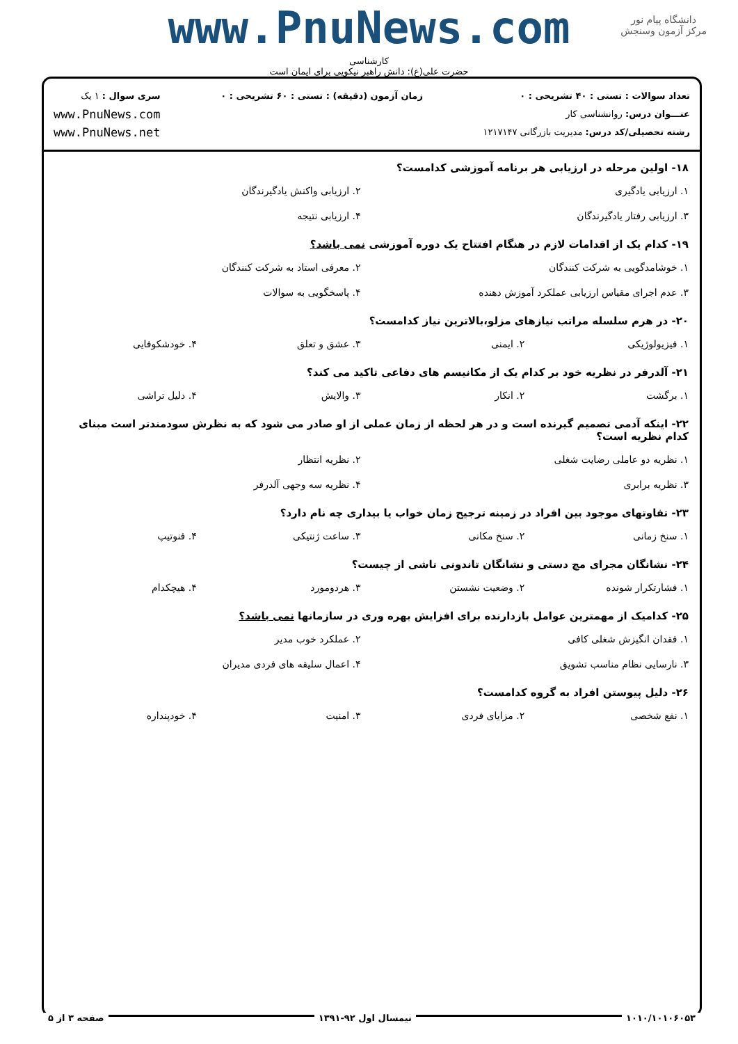دانشگاه پیام نور
مرکز آزمون وسنجش
www.PnuNews.com
کارشناسی
حضرت علی(ع): دانش راهبر نیکویی برای ایمان است
تعداد سوالات : تستی : ۴۰ تشریحی : ۰
عنـــوان درس: روانشناسی کار
رشته تحصیلی/کد درس: مدیریت بازرگانی ۱۲۱۷۱۴۷
زمان آزمون (دقیقه) : تستی : ۶۰ تشریحی : ۰
سری سوال : ۱ یک
www.PnuNews.com
www.PnuNews.net
۱۸- اولین مرحله در ارزیابی هر برنامه آموزشی کدامست؟
| ۱. ارزیابی یادگیری | ۲. ارزیابی واکنش یادگیرندگان |
| ۳. ارزیابی رفتار یادگیرندگان | ۴. ارزیابی نتیجه |
۱۹- کدام یک از اقدامات لازم در هنگام افتتاح یک دوره آموزشی نمی باشد؟
| ۱. خوشامدگویی به شرکت کنندگان | ۲. معرفی استاد به شرکت کنندگان |
| ۳. عدم اجرای مقیاس ارزیابی عملکرد آموزش دهنده | ۴. پاسخگویی به سوالات |
۲۰- در هرم سلسله مراتب نیازهای مزلو،بالاترین نیاز کدامست؟
| ۱. فیزیولوژیکی | ۲. ایمنی | ۳. عشق و تعلق | ۴. خودشکوفایی |
۲۱- آلدرفر در نظریه خود بر کدام یک از مکانیسم های دفاعی تاکید می کند؟
| ۱. برگشت | ۲. انکار | ۳. والایش | ۴. دلیل تراشی |
۲۲- اینکه آدمی تصمیم گیرنده است و در هر لحظه از زمان عملی از او صادر می شود که به نظرش سودمندتر است مبنای کدام نظریه است؟
| ۱. نظریه دو عاملی رضایت شغلی | ۲. نظریه انتظار |
| ۳. نظریه برابری | ۴. نظریه سه وجهی آلدرفر |
۲۳- تفاوتهای موجود بین افراد در زمینه ترجیح زمان خواب یا بیداری چه نام دارد؟
| ۱. سنخ زمانی | ۲. سنخ مکانی | ۳. ساعت ژنتیکی | ۴. فنوتیپ |
۲۴- نشانگان مجرای مچ دستی و نشانگان تاندونی ناشی از چیست؟
| ۱. فشارتکرار شونده | ۲. وضعیت نشستن | ۳. هردومورد | ۴. هیچکدام |
۲۵- کدامیک از مهمترین عوامل بازدارنده برای افزایش بهره وری در سازمانها نمی باشد؟
| ۱. فقدان انگیزش شغلی کافی | ۲. عملکرد خوب مدیر |
| ۳. نارسایی نظام مناسب تشویق | ۴. اعمال سلیقه های فردی مدیران |
۲۶- دلیل پیوستن افراد به گروه کدامست؟
| ۱. نفع شخصی | ۲. مزایای فردی | ۳. امنیت | ۴. خودپنداره |
۱۰۱۰/۱۰۱۰۶۰۵۳ نیمسال اول ۹۲-۱۳۹۱ صفحه ۳ از ۵